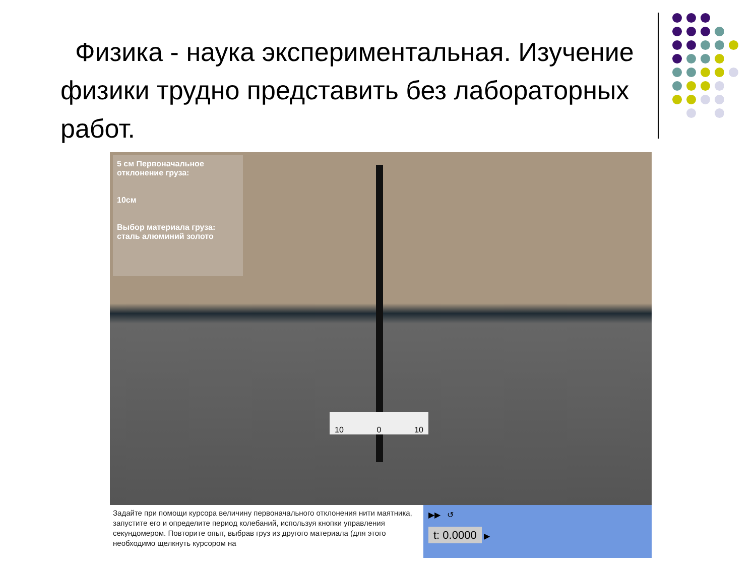Физика - наука экспериментальная. Изучение физики трудно представить без лабораторных работ.
5 см Первоначальное отклонение груза:
10см
Выбор материала груза: сталь алюминий золото
10 0 10
Задайте при помощи курсора величину первоначального отклонения нити маятника, запустите его и определите период колебаний, используя кнопки управления секундомером. Повторите опыт, выбрав груз из другого материала (для этого необходимо щелкнуть курсором на
▶▶ ↺
t: 0.0000 ▶